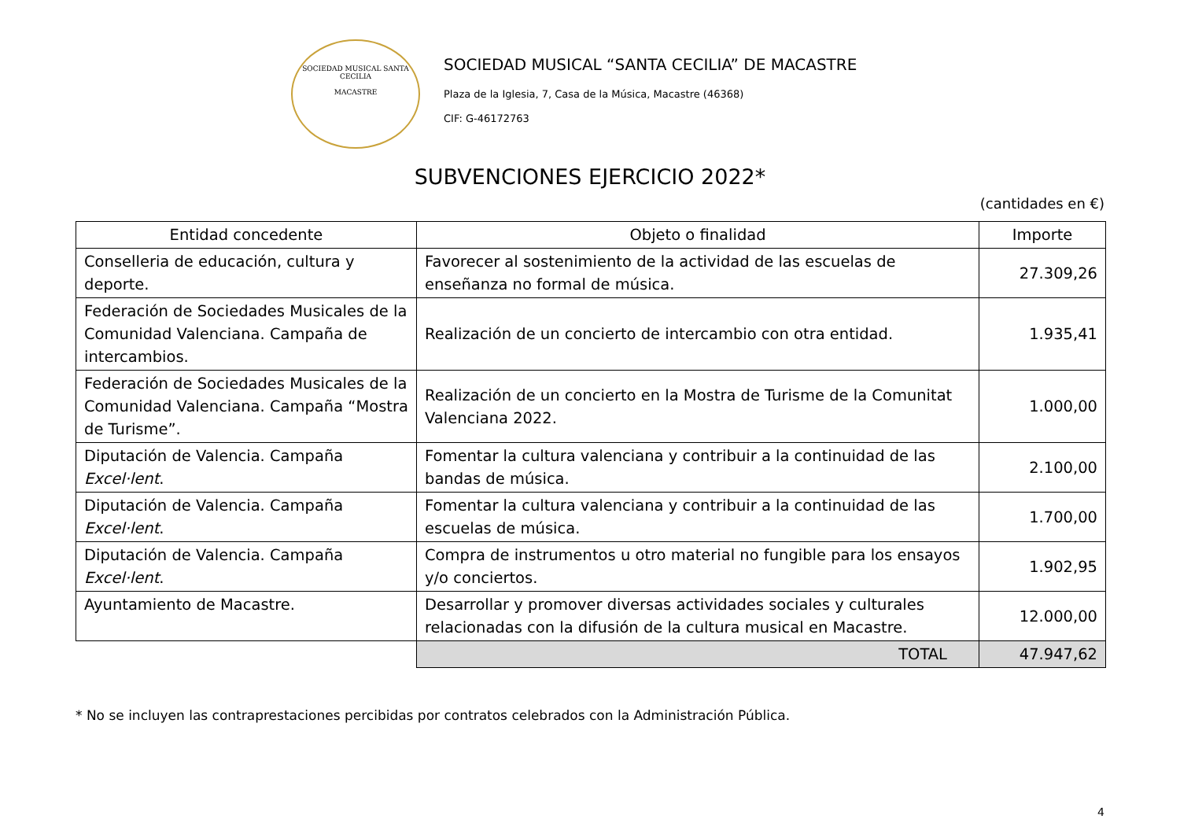SOCIEDAD MUSICAL SANTA CECILIA
MACASTRE
SOCIEDAD MUSICAL “SANTA CECILIA” DE MACASTRE
Plaza de la Iglesia, 7, Casa de la Música, Macastre (46368)
CIF: G-46172763
SUBVENCIONES EJERCICIO 2022*
(cantidades en €)
| Entidad concedente | Objeto o finalidad | Importe |
| --- | --- | --- |
| Conselleria de educación, cultura y deporte. | Favorecer al sostenimiento de la actividad de las escuelas de enseñanza no formal de música. | 27.309,26 |
| Federación de Sociedades Musicales de la Comunidad Valenciana. Campaña de intercambios. | Realización de un concierto de intercambio con otra entidad. | 1.935,41 |
| Federación de Sociedades Musicales de la Comunidad Valenciana. Campaña “Mostra de Turisme”. | Realización de un concierto en la Mostra de Turisme de la Comunitat Valenciana 2022. | 1.000,00 |
| Diputación de Valencia. Campaña Excel·lent . | Fomentar la cultura valenciana y contribuir a la continuidad de las bandas de música. | 2.100,00 |
| Diputación de Valencia. Campaña Excel·lent . | Fomentar la cultura valenciana y contribuir a la continuidad de las escuelas de música. | 1.700,00 |
| Diputación de Valencia. Campaña Excel·lent . | Compra de instrumentos u otro material no fungible para los ensayos y/o conciertos. | 1.902,95 |
| Ayuntamiento de Macastre. | Desarrollar y promover diversas actividades sociales y culturales relacionadas con la difusión de la cultura musical en Macastre. | 12.000,00 |
| | TOTAL | 47.947,62 |
* No se incluyen las contraprestaciones percibidas por contratos celebrados con la Administración Pública.
4